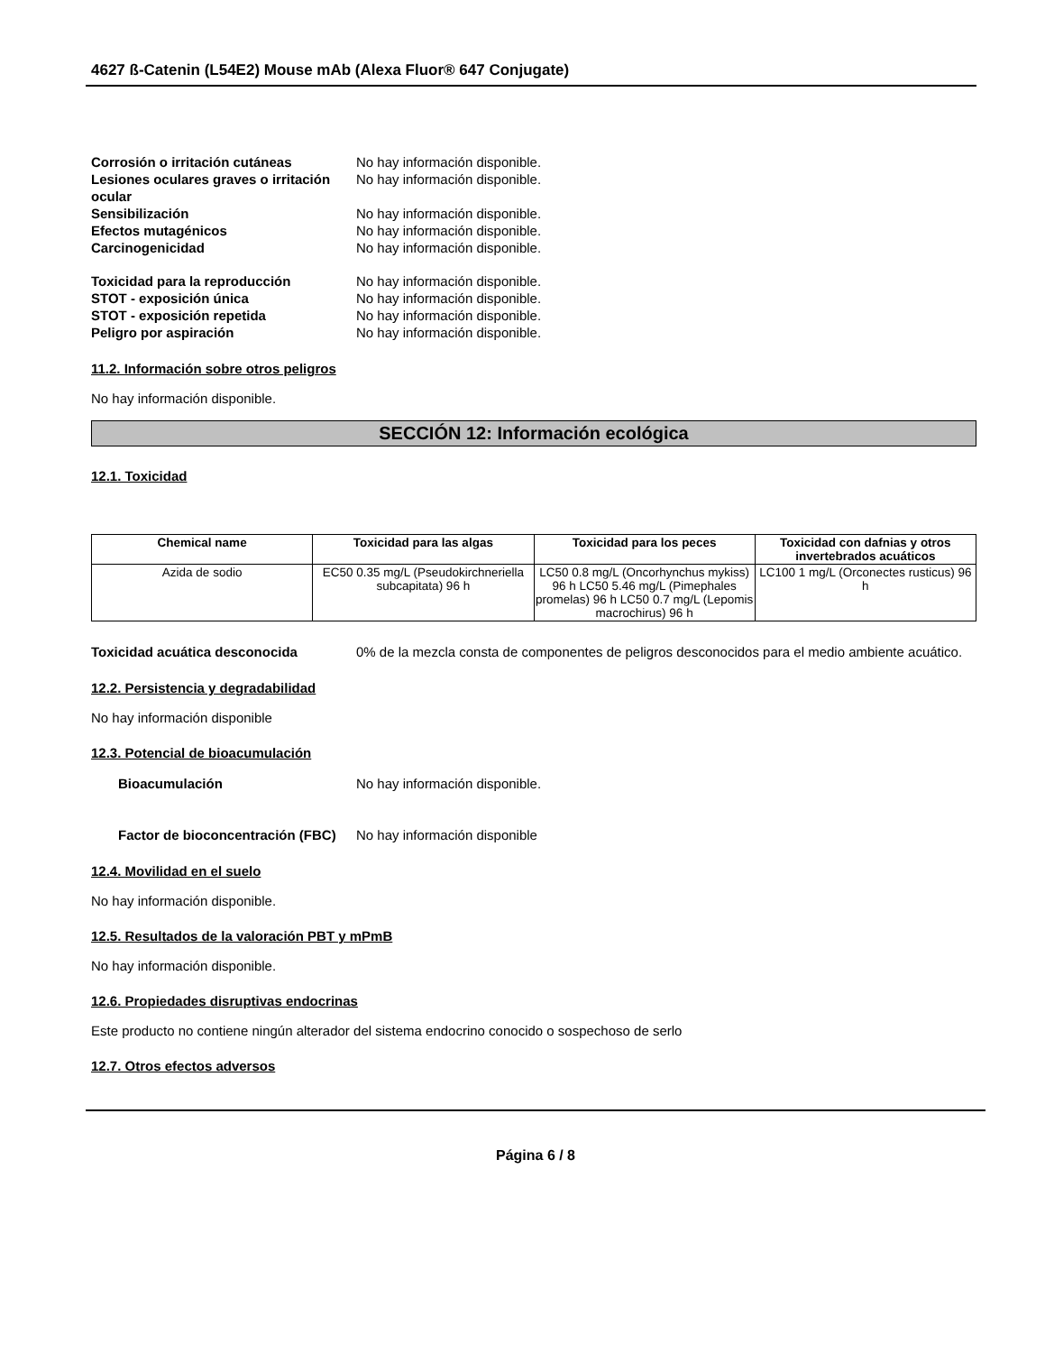4627 ß-Catenin (L54E2) Mouse mAb (Alexa Fluor® 647 Conjugate)
Corrosión o irritación cutáneas No hay información disponible.
Lesiones oculares graves o irritación ocular
No hay información disponible.
Sensibilización No hay información disponible.
Efectos mutagénicos No hay información disponible.
Carcinogenicidad No hay información disponible.
Toxicidad para la reproducción No hay información disponible.
STOT - exposición única No hay información disponible.
STOT - exposición repetida No hay información disponible.
Peligro por aspiración No hay información disponible.
11.2. Información sobre otros peligros
No hay información disponible.
SECCIÓN 12: Información ecológica
12.1. Toxicidad
| Chemical name | Toxicidad para las algas | Toxicidad para los peces | Toxicidad con dafnias y otros invertebrados acuáticos |
| --- | --- | --- | --- |
| Azida de sodio | EC50 0.35 mg/L (Pseudokirchneriella subcapitata) 96 h | LC50 0.8 mg/L (Oncorhynchus mykiss) 96 h LC50 5.46 mg/L (Pimephales promelas) 96 h LC50 0.7 mg/L (Lepomis macrochirus) 96 h | LC100 1 mg/L (Orconectes rusticus) 96 h |
Toxicidad acuática desconocida 0% de la mezcla consta de componentes de peligros desconocidos para el medio ambiente acuático.
12.2. Persistencia y degradabilidad
No hay información disponible
12.3. Potencial de bioacumulación
Bioacumulación No hay información disponible.
Factor de bioconcentración (FBC)
No hay información disponible
12.4. Movilidad en el suelo
No hay información disponible.
12.5. Resultados de la valoración PBT y mPmB
No hay información disponible.
12.6. Propiedades disruptivas endocrinas
Este producto no contiene ningún alterador del sistema endocrino conocido o sospechoso de serlo
12.7. Otros efectos adversos
Página 6 / 8